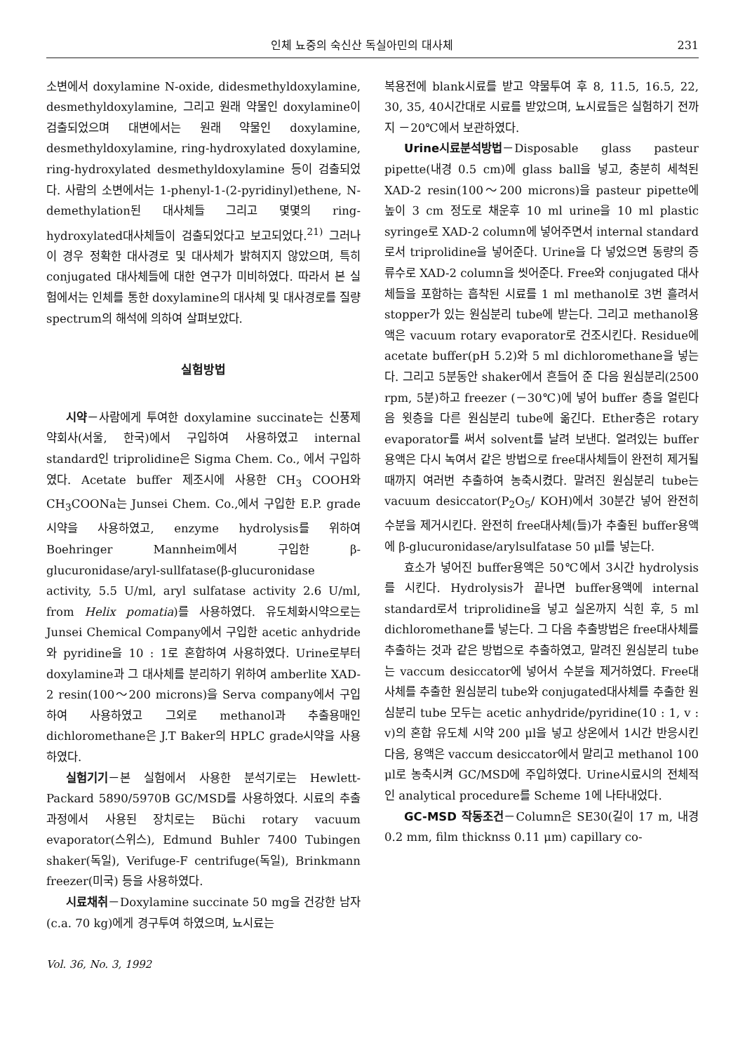인체 뇨중의 숙신산 독실아민의 대사체 231
소변에서 doxylamine N-oxide, didesmethyldoxylamine, desmethyldoxylamine, 그리고 원래 약물인 doxylamine이 검출되었으며 대변에서는 원래 약물인 doxylamine, desmethyldoxylamine, ring-hydroxylated doxylamine, ring-hydroxylated desmethyldoxylamine 등이 검출되었다. 사람의 소변에서는 1-phenyl-1-(2-pyridinyl)ethene, N-demethylation된 대사체들 그리고 몇몇의 ring-hydroxylated대사체들이 검출되었다고 보고되었다.<sup>21)</sup> 그러나 이 경우 정확한 대사경로 및 대사체가 밝혀지지 않았으며, 특히 conjugated 대사체들에 대한 연구가 미비하였다. 따라서 본 실험에서는 인체를 통한 doxylamine의 대사체 및 대사경로를 질량 spectrum의 해석에 의하여 살펴보았다.
실험방법
시약－사람에게 투여한 doxylamine succinate는 신풍제약회사(서울, 한국)에서 구입하여 사용하였고 internal standard인 triprolidine은 Sigma Chem. Co., 에서 구입하였다. Acetate buffer 제조시에 사용한 CH<sub>3</sub> COOH와 CH<sub>3</sub>COONa는 Junsei Chem. Co.,에서 구입한 E.P. grade 시약을 사용하였고, enzyme hydrolysis를 위하여 Boehringer Mannheim에서 구입한 β-glucuronidase/aryl-sullfatase(β-glucuronidase activity, 5.5 U/ml, aryl sulfatase activity 2.6 U/ml, from Helix pomatia)를 사용하였다. 유도체화시약으로는 Junsei Chemical Company에서 구입한 acetic anhydride와 pyridine을 10 : 1로 혼합하여 사용하였다. Urine로부터 doxylamine과 그 대사체를 분리하기 위하여 amberlite XAD-2 resin(100～200 microns)을 Serva company에서 구입하여 사용하였고 그외로 methanol과 추출용매인 dichloromethane은 J.T Baker의 HPLC grade시약을 사용하였다.
실험기기－본 실험에서 사용한 분석기로는 Hewlett-Packard 5890/5970B GC/MSD를 사용하였다. 시료의 추출과정에서 사용된 장치로는 Büchi rotary vacuum evaporator(스위스), Edmund Buhler 7400 Tubingen shaker(독일), Verifuge-F centrifuge(독일), Brinkmann freezer(미국) 등을 사용하였다.
시료채취－Doxylamine succinate 50 mg을 건강한 남자(c.a. 70 kg)에게 경구투여 하였으며, 뇨시료는
Vol. 36, No. 3, 1992
복용전에 blank시료를 받고 약물투여 후 8, 11.5, 16.5, 22, 30, 35, 40시간대로 시료를 받았으며, 뇨시료들은 실험하기 전까지 －20℃에서 보관하였다.
Urine시료분석방법－Disposable glass pasteur pipette(내경 0.5 cm)에 glass ball을 넣고, 충분히 세척된 XAD-2 resin(100～200 microns)을 pasteur pipette에 높이 3 cm 정도로 채운후 10 ml urine을 10 ml plastic syringe로 XAD-2 column에 넣어주면서 internal standard로서 triprolidine을 넣어준다. Urine을 다 넣었으면 동량의 증류수로 XAD-2 column을 씻어준다. Free와 conjugated 대사체들을 포함하는 흡착된 시료를 1 ml methanol로 3번 흘려서 stopper가 있는 원심분리 tube에 받는다. 그리고 methanol용액은 vacuum rotary evaporator로 건조시킨다. Residue에 acetate buffer(pH 5.2)와 5 ml dichloromethane을 넣는다. 그리고 5분동안 shaker에서 흔들어 준 다음 원심분리(2500 rpm, 5분)하고 freezer (－30℃)에 넣어 buffer 층을 얼린다음 윗층을 다른 원심분리 tube에 옮긴다. Ether층은 rotary evaporator를 써서 solvent를 날려 보낸다. 얼려있는 buffer 용액은 다시 녹여서 같은 방법으로 free대사체들이 완전히 제거될 때까지 여러번 추출하여 농축시켰다. 말려진 원심분리 tube는 vacuum desiccator(P<sub>2</sub>O<sub>5</sub>/ KOH)에서 30분간 넣어 완전히 수분을 제거시킨다. 완전히 free대사체(들)가 추출된 buffer용액에 β-glucuronidase/arylsulfatase 50 μl를 넣는다.
효소가 넣어진 buffer용액은 50℃에서 3시간 hydrolysis를 시킨다. Hydrolysis가 끝나면 buffer용액에 internal standard로서 triprolidine을 넣고 실온까지 식힌 후, 5 ml dichloromethane를 넣는다. 그 다음 추출방법은 free대사체를 추출하는 것과 같은 방법으로 추출하였고, 말려진 원심분리 tube는 vaccum desiccator에 넣어서 수분을 제거하였다. Free대사체를 추출한 원심분리 tube와 conjugated대사체를 추출한 원심분리 tube 모두는 acetic anhydride/pyridine(10 : 1, v : v)의 혼합 유도체 시약 200 μl을 넣고 상온에서 1시간 반응시킨 다음, 용액은 vaccum desiccator에서 말리고 methanol 100 μl로 농축시켜 GC/MSD에 주입하였다. Urine시료시의 전체적인 analytical procedure를 Scheme 1에 나타내었다.
GC-MSD 작동조건－Column은 SE30(길이 17 m, 내경 0.2 mm, film thicknss 0.11 μm) capillary co-